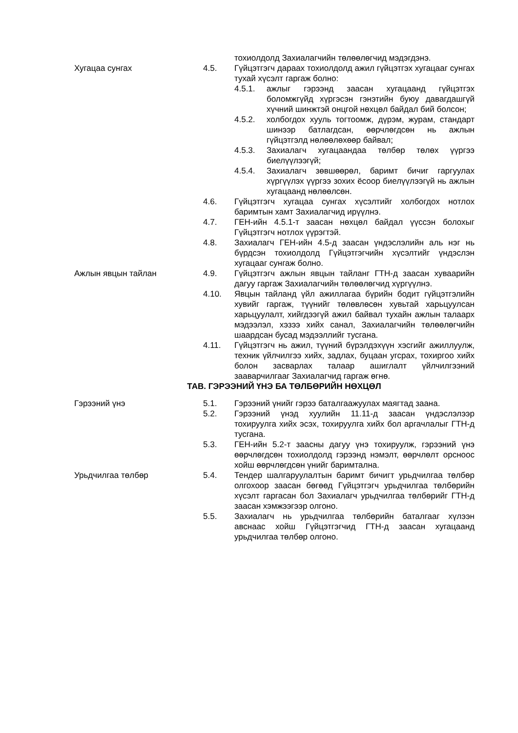тохиолдолд Захиалагчийн төлөөлөгчид мэдэгдэнэ.
Хугацаа сунгах 4.5. Гүйцэтгэгч дараах тохиолдолд ажил гүйцэтгэх хугацааг сунгах тухай хүсэлт гаргаж болно:
4.5.1. ажлыг гэрээнд заасан хугацаанд гүйцэтгэх боломжгүйд хүргэсэн гэнэтийн буюу давагдашгүй хүчний шинжтэй онцгой нөхцөл байдал бий болсон;
4.5.2. холбогдох хууль тогтоомж, дүрэм, журам, стандарт шинээр батлагдсан, өөрчлөгдсөн нь ажлын гүйцэтгэлд нөлөөлөхөөр байвал;
4.5.3. Захиалагч хугацаандаа төлбөр төлөх үүргээ биелүүлээгүй;
4.5.4. Захиалагч зөвшөөрөл, баримт бичиг гаргуулах хүргүүлэх үүргээ зохих ёсоор биелүүлээгүй нь ажлын хугацаанд нөлөөлсөн.
4.6. Гүйцэтгэгч хугацаа сунгах хүсэлтийг холбогдох нотлох баримтын хамт Захиалагчид ирүүлнэ.
4.7. ГЕН-ийн 4.5.1-т заасан нөхцөл байдал үүссэн болохыг Гүйцэтгэгч нотлох үүрэгтэй.
4.8. Захиалагч ГЕН-ийн 4.5-д заасан үндэслэлийн аль нэг нь бүрдсэн тохиолдолд Гүйцэтгэгчийн хүсэлтийг үндэслэн хугацааг сунгаж болно.
Ажлын явцын тайлан 4.9. Гүйцэтгэгч ажлын явцын тайланг ГТН-д заасан хуваарийн дагуу гаргаж Захиалагчийн төлөөлөгчид хүргүүлнэ.
4.10. Явцын тайланд үйл ажиллагаа бүрийн бодит гүйцэтгэлийн хувийг гаргаж, түүнийг төлөвлөсөн хувьтай харьцуулсан харьцуулалт, хийгдээгүй ажил байвал тухайн ажлын талаарх мэдээлэл, хэзээ хийх санал, Захиалагчийн төлөөлөгчийн шаардсан бусад мэдээллийг тусгана.
4.11. Гүйцэтгэгч нь ажил, түүний бүрэлдэхүүн хэсгийг ажиллуулж, техник үйлчилгээ хийх, задлах, буцаан угсрах, тохиргоо хийх болон засварлах талаар ашиглалт үйлчилгээний зааварчилгааг Захиалагчид гаргаж өгнө.
ТАВ. ГЭРЭЭНИЙ ҮНЭ БА ТӨЛБӨРИЙН НӨХЦӨЛ
Гэрээний үнэ 5.1. Гэрээний үнийг гэрээ баталгаажуулах маягтад заана.
5.2. Гэрээний үнэд хуулийн 11.11-д заасан үндэслэлээр тохируулга хийх эсэх, тохируулга хийх бол аргачлалыг ГТН-д тусгана.
5.3. ГЕН-ийн 5.2-т заасны дагуу үнэ тохируулж, гэрээний үнэ өөрчлөгдсөн тохиолдолд гэрээнд нэмэлт, өөрчлөлт орсноос хойш өөрчлөгдсөн үнийг баримтална.
Урьдчилгаа төлбөр 5.4. Тендер шалгаруулалтын баримт бичигт урьдчилгаа төлбөр олгохоор заасан бөгөөд Гүйцэтгэгч урьдчилгаа төлбөрийн хүсэлт гаргасан бол Захиалагч урьдчилгаа төлбөрийг ГТН-д заасан хэмжээгээр олгоно.
5.5. Захиалагч нь урьдчилгаа төлбөрийн баталгааг хүлээн авснаас хойш Гүйцэтгэгчид ГТН-д заасан хугацаанд урьдчилгаа төлбөр олгоно.